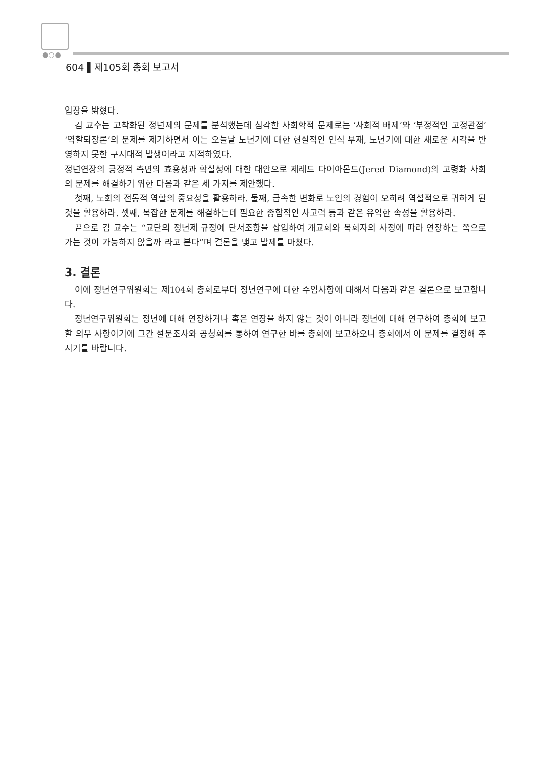●○●
604 ▌제105회 총회 보고서
입장을 밝혔다.
김 교수는 고착화된 정년제의 문제를 분석했는데 심각한 사회학적 문제로는 ‘사회적 배제’와 ‘부정적인 고정관점’ ‘역할퇴장론’의 문제를 제기하면서 이는 오늘날 노년기에 대한 현실적인 인식 부재, 노년기에 대한 새로운 시각을 반영하지 못한 구시대적 발생이라고 지적하였다.
정년연장의 긍정적 측면의 효용성과 확실성에 대한 대안으로 제레드 다이아몬드(Jered Diamond)의 고령화 사회의 문제를 해결하기 위한 다음과 같은 세 가지를 제안했다.
첫째, 노회의 전통적 역할의 중요성을 활용하라. 둘째, 급속한 변화로 노인의 경험이 오히려 역설적으로 귀하게 된 것을 활용하라. 셋째, 복잡한 문제를 해결하는데 필요한 종합적인 사고력 등과 같은 유익한 속성을 활용하라.
끝으로 김 교수는 “교단의 정년제 규정에 단서조항을 삽입하여 개교회와 목회자의 사정에 따라 연장하는 쪽으로 가는 것이 가능하지 않을까 라고 본다”며 결론을 맺고 발제를 마쳤다.
3. 결론
이에 정년연구위원회는 제104회 총회로부터 정년연구에 대한 수임사항에 대해서 다음과 같은 결론으로 보고합니다.
정년연구위원회는 정년에 대해 연장하거나 혹은 연장을 하지 않는 것이 아니라 정년에 대해 연구하여 총회에 보고할 의무 사항이기에 그간 설문조사와 공청회를 통하여 연구한 바를 총회에 보고하오니 총회에서 이 문제를 결정해 주시기를 바랍니다.